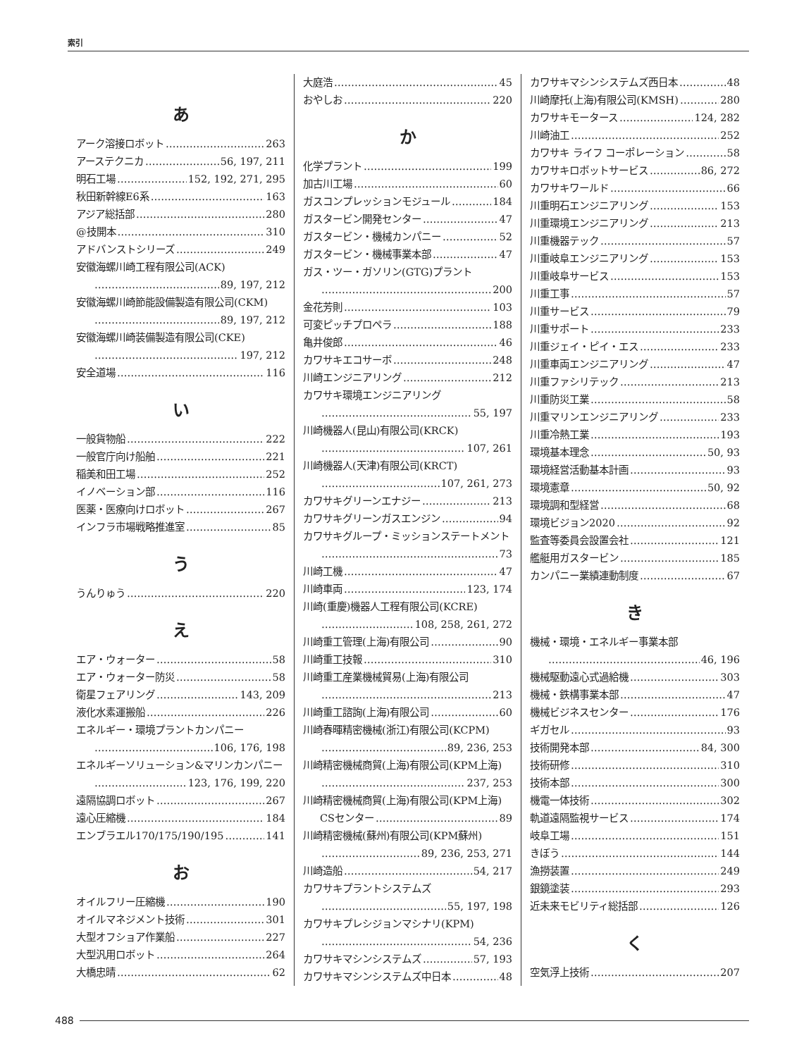索引
あ
アーク溶接ロボット 263
アーステクニカ 56, 197, 211
明石工場 152, 192, 271, 295
秋田新幹線E6系 163
アジア総括部 280
@技開本 310
アドバンストシリーズ 249
安徽海螺川崎工程有限公司(ACK)
89, 197, 212
安徽海螺川崎節能設備製造有限公司(CKM)
89, 197, 212
安徽海螺川崎装備製造有限公司(CKE)
197, 212
安全道場 116
い
一般貨物船 222
一般官庁向け船舶 221
稲美和田工場 252
イノベーション部 116
医薬・医療向けロボット 267
インフラ市場戦略推進室 85
う
うんりゅう 220
え
エア・ウォーター 58
エア・ウォーター防災 58
衛星フェアリング 143, 209
液化水素運搬船 226
エネルギー・環境プラントカンパニー
106, 176, 198
エネルギーソリューション&マリンカンパニー
123, 176, 199, 220
遠隔協調ロボット 267
遠心圧縮機 184
エンブラエル170/175/190/195 141
お
オイルフリー圧縮機 190
オイルマネジメント技術 301
大型オフショア作業船 227
大型汎用ロボット 264
大橋忠晴 62
大庭浩 45
おやしお 220
か
化学プラント 199
加古川工場 60
ガスコンプレッションモジュール 184
ガスタービン開発センター 47
ガスタービン・機械カンパニー 52
ガスタービン・機械事業本部 47
ガス・ツー・ガソリン(GTG)プラント
200
金花芳則 103
可変ピッチプロペラ 188
亀井俊郎 46
カワサキエコサーボ 248
川崎エンジニアリング 212
カワサキ環境エンジニアリング
55, 197
川崎機器人(昆山)有限公司(KRCK)
107, 261
川崎機器人(天津)有限公司(KRCT)
107, 261, 273
カワサキグリーンエナジー 213
カワサキグリーンガスエンジン 94
カワサキグループ・ミッションステートメント
73
川崎工機 47
川崎車両 123, 174
川崎(重慶)機器人工程有限公司(KCRE)
108, 258, 261, 272
川崎重工管理(上海)有限公司 90
川崎重工技報 310
川崎重工産業機械貿易(上海)有限公司
213
川崎重工諮詢(上海)有限公司 60
川崎春暉精密機械(浙江)有限公司(KCPM)
89, 236, 253
川崎精密機械商貿(上海)有限公司(KPM上海)
237, 253
川崎精密機械商貿(上海)有限公司(KPM上海)
CSセンター 89
川崎精密機械(蘇州)有限公司(KPM蘇州)
89, 236, 253, 271
川崎造船 54, 217
カワサキプラントシステムズ
55, 197, 198
カワサキプレシジョンマシナリ(KPM)
54, 236
カワサキマシンシステムズ 57, 193
カワサキマシンシステムズ中日本 48
カワサキマシンシステムズ西日本 48
川崎摩托(上海)有限公司(KMSH) 280
カワサキモータース 124, 282
川崎油工 252
カワサキ ライフ コーポレーション 58
カワサキロボットサービス 86, 272
カワサキワールド 66
川重明石エンジニアリング 153
川重環境エンジニアリング 213
川重機器テック 57
川重岐阜エンジニアリング 153
川重岐阜サービス 153
川重工事 57
川重サービス 79
川重サポート 233
川重ジェイ・ピイ・エス 233
川重車両エンジニアリング 47
川重ファシリテック 213
川重防災工業 58
川重マリンエンジニアリング 233
川重冷熱工業 193
環境基本理念 50, 93
環境経営活動基本計画 93
環境憲章 50, 92
環境調和型経営 68
環境ビジョン2020 92
監査等委員会設置会社 121
艦艇用ガスタービン 185
カンパニー業績連動制度 67
き
機械・環境・エネルギー事業本部
46, 196
機械駆動遠心式過給機 303
機械・鉄構事業本部 47
機械ビジネスセンター 176
ギガセル 93
技術開発本部 84, 300
技術研修 310
技術本部 300
機電一体技術 302
軌道遠隔監視サービス 174
岐阜工場 151
きぼう 144
漁撈装置 249
銀鏡塗装 293
近未来モビリティ総括部 126
く
空気浮上技術 207
488